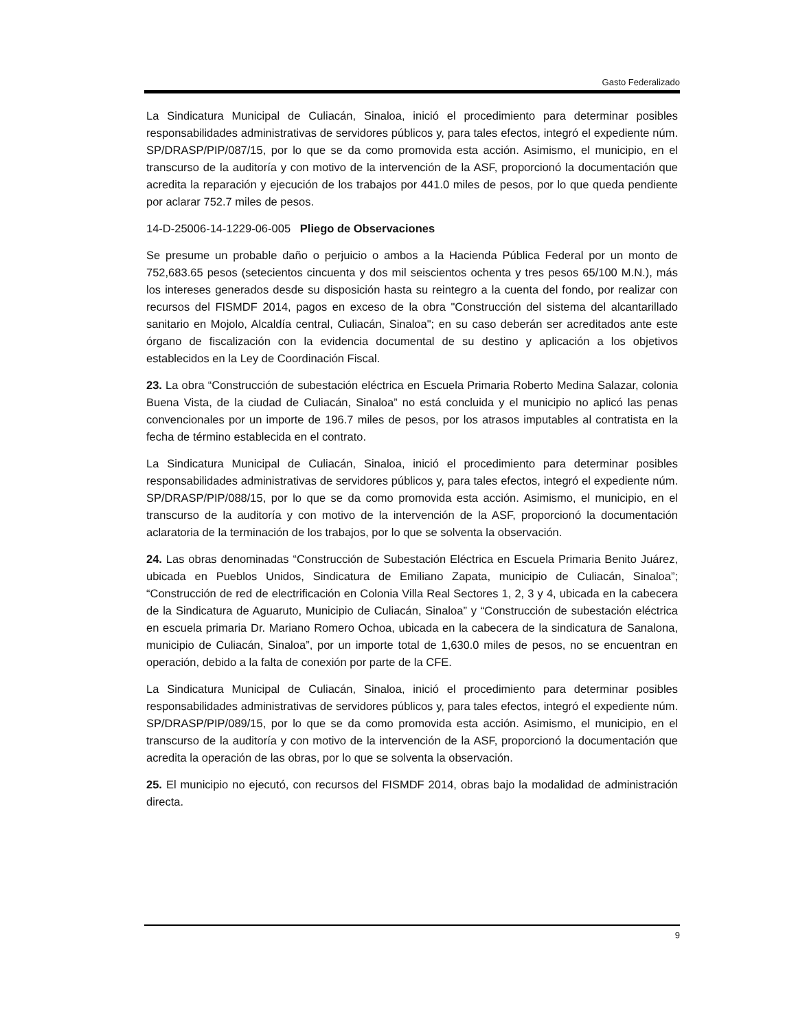Gasto Federalizado
La Sindicatura Municipal de Culiacán, Sinaloa, inició el procedimiento para determinar posibles responsabilidades administrativas de servidores públicos y, para tales efectos, integró el expediente núm. SP/DRASP/PIP/087/15, por lo que se da como promovida esta acción. Asimismo, el municipio, en el transcurso de la auditoría y con motivo de la intervención de la ASF, proporcionó la documentación que acredita la reparación y ejecución de los trabajos por 441.0 miles de pesos, por lo que queda pendiente por aclarar 752.7 miles de pesos.
14-D-25006-14-1229-06-005 Pliego de Observaciones
Se presume un probable daño o perjuicio o ambos a la Hacienda Pública Federal por un monto de 752,683.65 pesos (setecientos cincuenta y dos mil seiscientos ochenta y tres pesos 65/100 M.N.), más los intereses generados desde su disposición hasta su reintegro a la cuenta del fondo, por realizar con recursos del FISMDF 2014, pagos en exceso de la obra "Construcción del sistema del alcantarillado sanitario en Mojolo, Alcaldía central, Culiacán, Sinaloa"; en su caso deberán ser acreditados ante este órgano de fiscalización con la evidencia documental de su destino y aplicación a los objetivos establecidos en la Ley de Coordinación Fiscal.
23. La obra “Construcción de subestación eléctrica en Escuela Primaria Roberto Medina Salazar, colonia Buena Vista, de la ciudad de Culiacán, Sinaloa” no está concluida y el municipio no aplicó las penas convencionales por un importe de 196.7 miles de pesos, por los atrasos imputables al contratista en la fecha de término establecida en el contrato.
La Sindicatura Municipal de Culiacán, Sinaloa, inició el procedimiento para determinar posibles responsabilidades administrativas de servidores públicos y, para tales efectos, integró el expediente núm. SP/DRASP/PIP/088/15, por lo que se da como promovida esta acción. Asimismo, el municipio, en el transcurso de la auditoría y con motivo de la intervención de la ASF, proporcionó la documentación aclaratoria de la terminación de los trabajos, por lo que se solventa la observación.
24. Las obras denominadas “Construcción de Subestación Eléctrica en Escuela Primaria Benito Juárez, ubicada en Pueblos Unidos, Sindicatura de Emiliano Zapata, municipio de Culiacán, Sinaloa”; “Construcción de red de electrificación en Colonia Villa Real Sectores 1, 2, 3 y 4, ubicada en la cabecera de la Sindicatura de Aguaruto, Municipio de Culiacán, Sinaloa” y “Construcción de subestación eléctrica en escuela primaria Dr. Mariano Romero Ochoa, ubicada en la cabecera de la sindicatura de Sanalona, municipio de Culiacán, Sinaloa”, por un importe total de 1,630.0 miles de pesos, no se encuentran en operación, debido a la falta de conexión por parte de la CFE.
La Sindicatura Municipal de Culiacán, Sinaloa, inició el procedimiento para determinar posibles responsabilidades administrativas de servidores públicos y, para tales efectos, integró el expediente núm. SP/DRASP/PIP/089/15, por lo que se da como promovida esta acción. Asimismo, el municipio, en el transcurso de la auditoría y con motivo de la intervención de la ASF, proporcionó la documentación que acredita la operación de las obras, por lo que se solventa la observación.
25. El municipio no ejecutó, con recursos del FISMDF 2014, obras bajo la modalidad de administración directa.
9